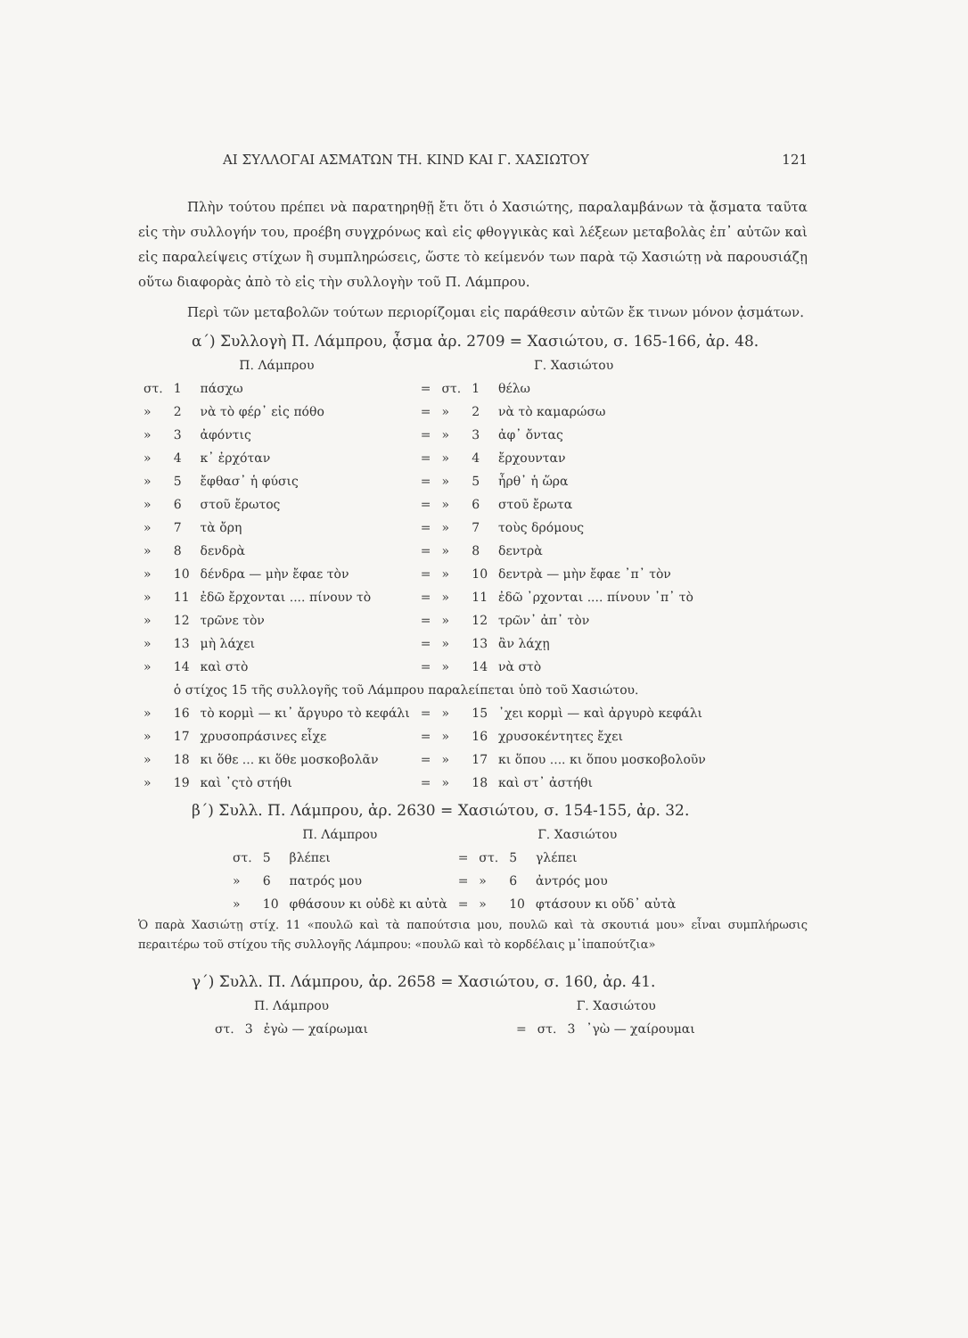ΑΙ ΣΥΛΛΟΓΑΙ ΑΣΜΑΤΩΝ ΤΗ. KIND ΚΑΙ Γ. ΧΑΣΙΩΤΟΥ 121
Πλὴν τούτου πρέπει νὰ παρατηρηθῇ ἔτι ὅτι ὁ Χασιώτης, παραλαμβάνων τὰ ᾄσματα ταῦτα εἰς τὴν συλλογήν του, προέβη συγχρόνως καὶ εἰς φθογγικὰς καὶ λέξεων μεταβολὰς ἐπ᾽ αὐτῶν καὶ εἰς παραλείψεις στίχων ἢ συμπληρώσεις, ὥστε τὸ κείμενόν των παρὰ τῷ Χασιώτῃ νὰ παρουσιάζῃ οὕτω διαφορὰς ἀπὸ τὸ εἰς τὴν συλλογὴν τοῦ Π. Λάμπρου.
Περὶ τῶν μεταβολῶν τούτων περιορίζομαι εἰς παράθεσιν αὐτῶν ἔκ τινων μόνον ᾀσμάτων.
α΄) Συλλογὴ Π. Λάμπρου, ᾆσμα ἀρ. 2709 = Χασιώτου, σ. 165-166, ἀρ. 48.
| Π. Λάμπρου | | | | Γ. Χασιώτου | | |
| --- | --- | --- | --- | --- | --- | --- |
| στ. | 1 | πάσχω | = | στ. | 1 | θέλω |
| » | 2 | νὰ τὸ φέρ᾽ εἰς πόθο | = | » | 2 | νὰ τὸ καμαρώσω |
| » | 3 | ἀφόντις | = | » | 3 | ἀφ᾽ ὄντας |
| » | 4 | κ᾽ ἐρχόταν | = | » | 4 | ἔρχουνταν |
| » | 5 | ἔφθασ᾽ ἡ φύσις | = | » | 5 | ἦρθ᾽ ἡ ὥρα |
| » | 6 | στοῦ ἔρωτος | = | » | 6 | στοῦ ἔρωτα |
| » | 7 | τὰ ὄρη | = | » | 7 | τοὺς δρόμους |
| » | 8 | δενδρὰ | = | » | 8 | δεντρὰ |
| » | 10 | δένδρα — μὴν ἔφαε τὸν | = | » | 10 | δεντρὰ — μὴν ἔφαε ᾽π᾽ τὸν |
| » | 11 | ἐδῶ ἔρχονται .... πίνουν τὸ | = | » | 11 | ἐδῶ ᾽ρχονται .... πίνουν ᾽π᾽ τὸ |
| » | 12 | τρῶνε τὸν | = | » | 12 | τρῶν᾽ ἀπ᾽ τὸν |
| » | 13 | μὴ λάχει | = | » | 13 | ἂν λάχῃ |
| » | 14 | καὶ στὸ | = | » | 14 | νὰ στὸ |
| | ὁ στίχος 15 τῆς συλλογῆς τοῦ Λάμπρου παραλείπεται ὑπὸ τοῦ Χασιώτου. | | | | | |
| » | 16 | τὸ κορμὶ — κι᾽ ἄργυρο τὸ κεφάλι | = | » | 15 | ᾽χει κορμὶ — καὶ ἀργυρὸ κεφάλι |
| » | 17 | χρυσοπράσινες εἶχε | = | » | 16 | χρυσοκέντητες ἔχει |
| » | 18 | κι ὅθε ... κι ὅθε μοσκοβολᾶν | = | » | 17 | κι ὅπου .... κι ὅπου μοσκοβολοῦν |
| » | 19 | καὶ ᾽ςτὸ στήθι | = | » | 18 | καὶ στ᾽ ἀστήθι |
β΄) Συλλ. Π. Λάμπρου, ἀρ. 2630 = Χασιώτου, σ. 154-155, ἀρ. 32.
| Π. Λάμπρου | | | | Γ. Χασιώτου | | |
| --- | --- | --- | --- | --- | --- | --- |
| στ. | 5 | βλέπει | = | στ. | 5 | γλέπει |
| » | 6 | πατρός μου | = | » | 6 | ἀντρός μου |
| » | 10 | φθάσουν κι οὐδὲ κι αὐτὰ | = | » | 10 | φτάσουν κι οὔδ᾽ αὐτὰ |
Ὁ παρὰ Χασιώτῃ στίχ. 11 «πουλῶ καὶ τὰ παπούτσια μου, πουλῶ καὶ τὰ σκουτιά μου» εἶναι συμπλήρωσις περαιτέρω τοῦ στίχου τῆς συλλογῆς Λάμπρου: «πουλῶ καὶ τὸ κορδέλαις μ᾽ἰπαπούτζια»
γ΄) Συλλ. Π. Λάμπρου, ἀρ. 2658 = Χασιώτου, σ. 160, ἀρ. 41.
| Π. Λάμπρου | | | | Γ. Χασιώτου | | |
| --- | --- | --- | --- | --- | --- | --- |
| στ. | 3 | ἐγὼ — χαίρωμαι | = | στ. | 3 | ᾽γὼ — χαίρουμαι |